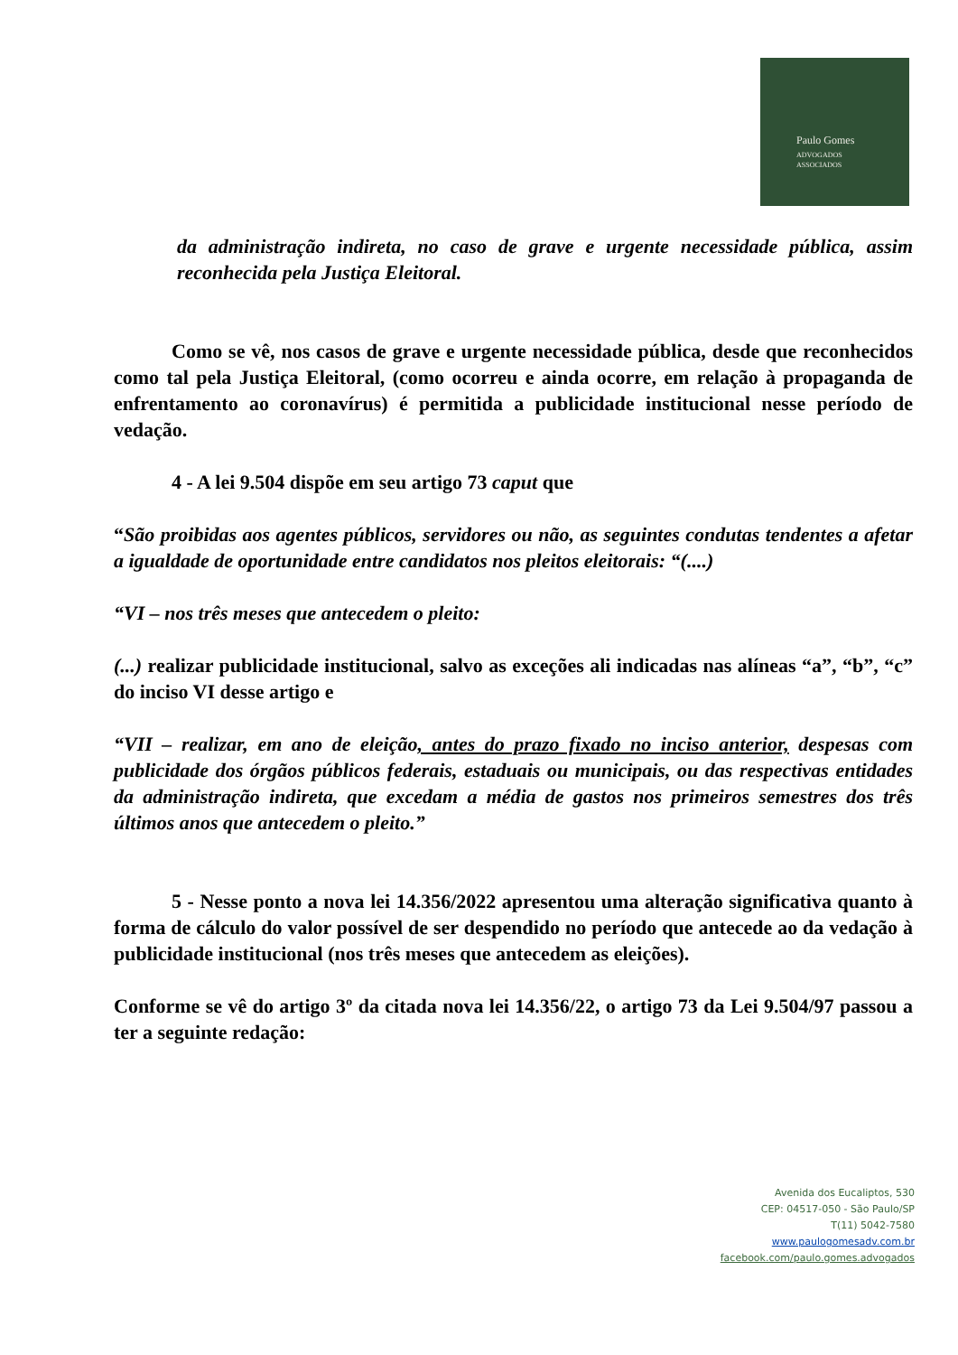Paulo Gomes
ADVOGADOS
ASSOCIADOS
da administração indireta, no caso de grave e urgente necessidade pública, assim reconhecida pela Justiça Eleitoral.
Como se vê, nos casos de grave e urgente necessidade pública, desde que reconhecidos como tal pela Justiça Eleitoral, (como ocorreu e ainda ocorre, em relação à propaganda de enfrentamento ao coronavírus) é permitida a publicidade institucional nesse período de vedação.
4 - A lei 9.504 dispõe em seu artigo 73 caput que
“São proibidas aos agentes públicos, servidores ou não, as seguintes condutas tendentes a afetar a igualdade de oportunidade entre candidatos nos pleitos eleitorais: “(....)
“VI – nos três meses que antecedem o pleito:
(...) realizar publicidade institucional, salvo as exceções ali indicadas nas alíneas “a”, “b”, “c” do inciso VI desse artigo e
“VII – realizar, em ano de eleição, antes do prazo fixado no inciso anterior, despesas com publicidade dos órgãos públicos federais, estaduais ou municipais, ou das respectivas entidades da administração indireta, que excedam a média de gastos nos primeiros semestres dos três últimos anos que antecedem o pleito.”
5 - Nesse ponto a nova lei 14.356/2022 apresentou uma alteração significativa quanto à forma de cálculo do valor possível de ser despendido no período que antecede ao da vedação à publicidade institucional (nos três meses que antecedem as eleições).
Conforme se vê do artigo 3º da citada nova lei 14.356/22, o artigo 73 da Lei 9.504/97 passou a ter a seguinte redação:
Avenida dos Eucaliptos, 530
CEP: 04517-050 - São Paulo/SP
T(11) 5042-7580
www.paulogomesadv.com.br
facebook.com/paulo.gomes.advogados